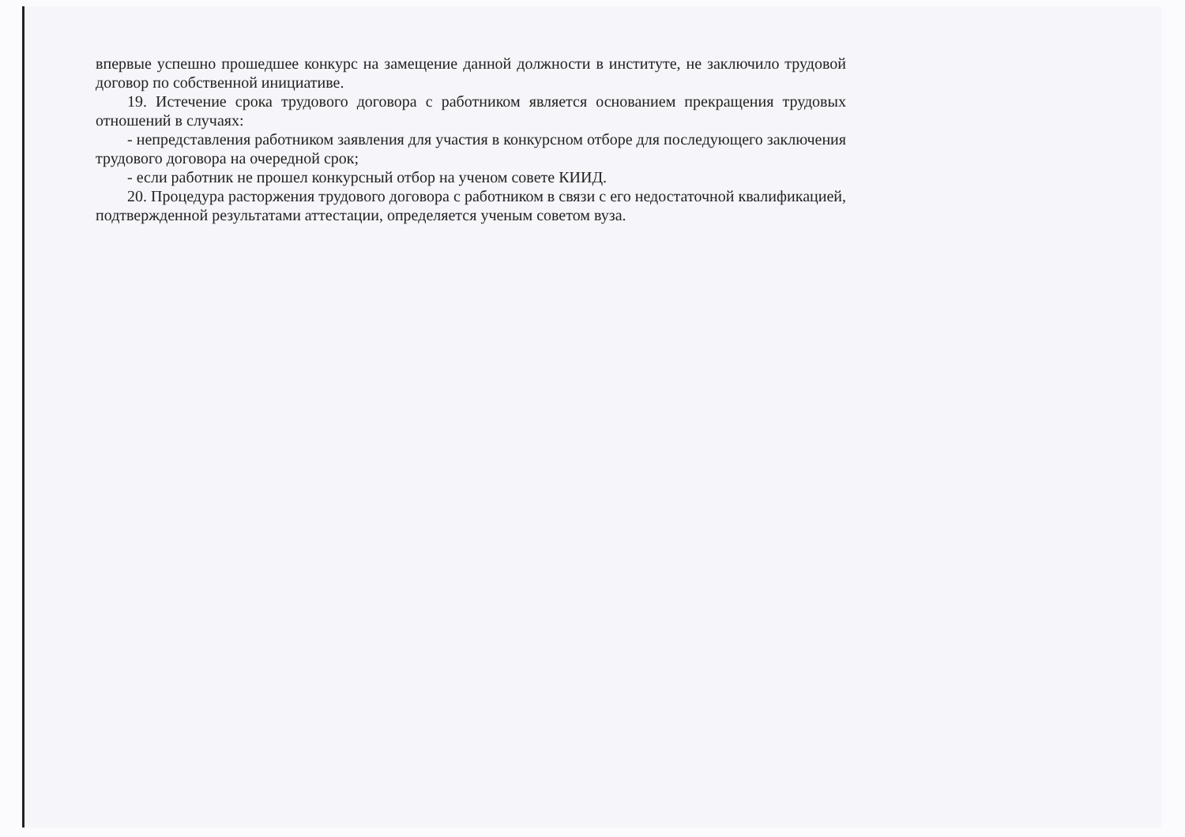впервые успешно прошедшее конкурс на замещение данной должности в институте, не заключило трудовой договор по собственной инициативе.
19. Истечение срока трудового договора с работником является основанием прекращения трудовых отношений в случаях:
- непредставления работником заявления для участия в конкурсном отборе для последующего заключения трудового договора на очередной срок;
- если работник не прошел конкурсный отбор на ученом совете КИИД.
20. Процедура расторжения трудового договора с работником в связи с его недостаточной квалификацией, подтвержденной результатами аттестации, определяется ученым советом вуза.